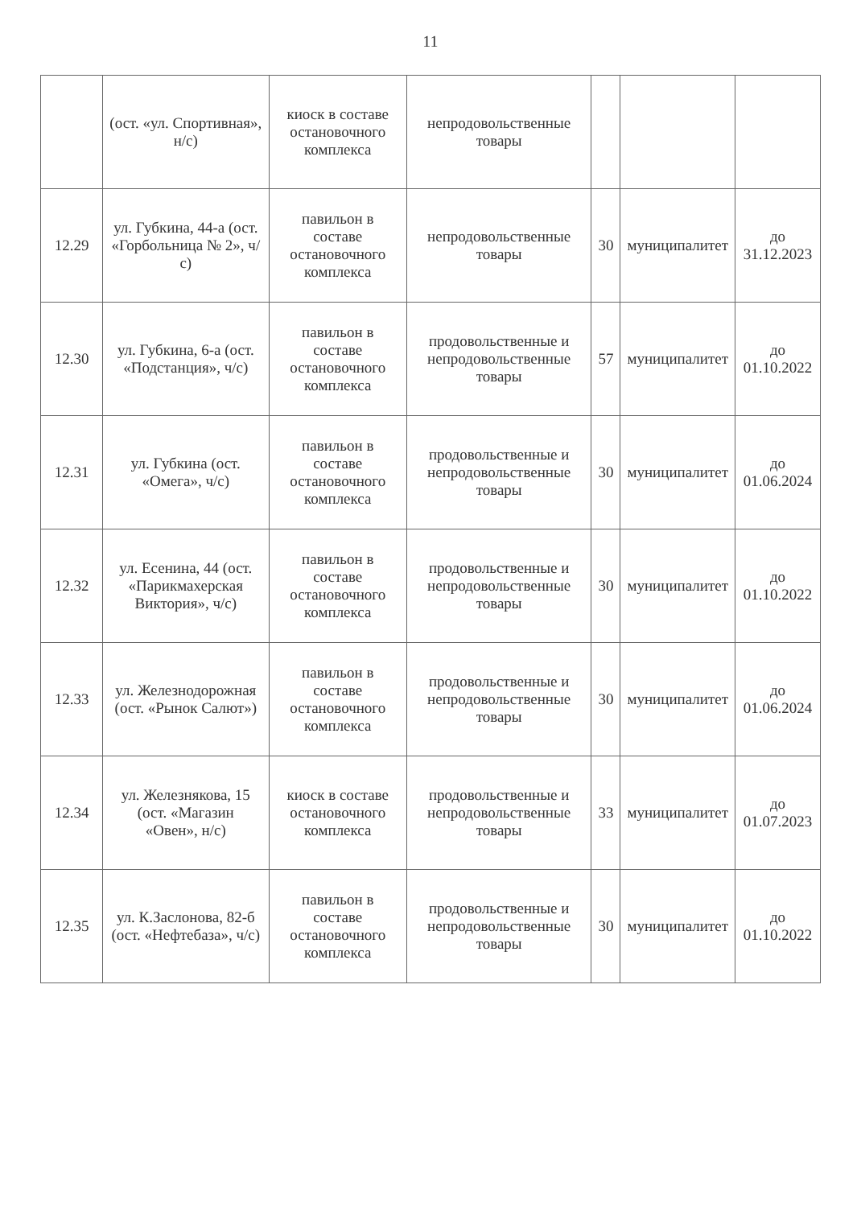11
| | (ост. «ул. Спортивная», н/с) | киоск в составе остановочного комплекса | непродовольственные товары | | | |
| 12.29 | ул. Губкина, 44-а (ост. «Горбольница № 2», ч/с) | павильон в составе остановочного комплекса | непродовольственные товары | 30 | муниципалитет | до 31.12.2023 |
| 12.30 | ул. Губкина, 6-а (ост. «Подстанция», ч/с) | павильон в составе остановочного комплекса | продовольственные и непродовольственные товары | 57 | муниципалитет | до 01.10.2022 |
| 12.31 | ул. Губкина (ост. «Омега», ч/с) | павильон в составе остановочного комплекса | продовольственные и непродовольственные товары | 30 | муниципалитет | до 01.06.2024 |
| 12.32 | ул. Есенина, 44 (ост. «Парикмахерская Виктория», ч/с) | павильон в составе остановочного комплекса | продовольственные и непродовольственные товары | 30 | муниципалитет | до 01.10.2022 |
| 12.33 | ул. Железнодорожная (ост. «Рынок Салют») | павильон в составе остановочного комплекса | продовольственные и непродовольственные товары | 30 | муниципалитет | до 01.06.2024 |
| 12.34 | ул. Железнякова, 15 (ост. «Магазин «Овен», н/с) | киоск в составе остановочного комплекса | продовольственные и непродовольственные товары | 33 | муниципалитет | до 01.07.2023 |
| 12.35 | ул. К.Заслонова, 82-б (ост. «Нефтебаза», ч/с) | павильон в составе остановочного комплекса | продовольственные и непродовольственные товары | 30 | муниципалитет | до 01.10.2022 |